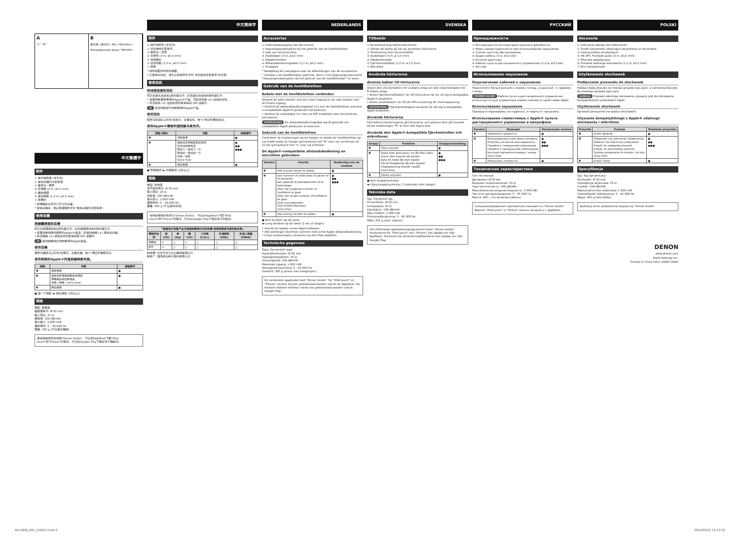A
"L" "R"
B
麥克風 / 麥克风 / Mic / Mikrofon / Микрофонный вход / Mikrofon
中文繁體字
附件
① 操作說明書 (本文件)
② 使用耳機的注意事項
③ 維修站一覽表
④ 音頻線 (3 m, ø3.5 mm)
⑤ 轉換插頭
⑥ 遙控線路 (1.3 m, ø3.5 mm)
⑦ 便攜包
* 選擇備過合您草穴尺寸的耳塞。
* 使用耳機前，務必閱讀隨附文件"使用耳機的注意事項"。
使用耳機
將線纜連接到耳機
將白色插頭連接到L側的插孔中，紅色插頭連接到R側的插孔中。
• 若要控制相容的蘋果的Apple®產品，將遙控線纜 (⑥) 連接到耳機。
• 將音頻線 (④) 連接到您的家用保體 HiFi 設備中。
注 遙控線纜用於控制兼容的Apple產品。
使用耳機
檢查耳機掛耳上的左/右標記，安裝耳機。有"L"標記的聲殻左耳。
使用相容於Apple®的遙控器與麥克風。
| 按鈕 | 功能 | 按鈕操作 |
| --- | --- | --- |
| ❶ | 提高音量 | ● |
| ❷ | 播放或暫停播放歌曲或視訊 接聽電話或結束通話 快轉 / 倒轉 / Voice Over | ● |
| ❸ | 降低音量 | ● |
● 按一下按鈕 ▬ 按住按鈕 (2秒以上)
規格
類型: 動態型
驅動器單元: Ø 50 mm
輸入阻抗: 25 Ω
靈敏度: 108 dB/mW
最大輸入: 1,800 mW
播放頻率: 5 – 45,000 Hz
重量: 365 g (不包括耳機線)
專用應用程式名稱為"Denon Audio"。可以從AppStore下載"iPod touch"和"iPhone"的版本。可以從Google Play下載安卓手機版本。
中文简体字
附件
① 操作说明书 (本文件)
② 耳机使用注意事项
③ 维修站一览表
④ 音频线 (3 m, ø3.5 mm)
⑤ 转换插头
⑥ 遥控线路 (1.3 m, ø3.5 mm)
⑦ 便携
* 请参阅图示的附件插图。
* 在使用耳机前，请先必阅读附件文件"耳机使用注意事项"的内容。
使用耳机
将线缆连接到耳机
将白色插头连接到L侧的插孔中，红色插头连接到R侧的插孔中。
• 若要控制兼容苹果的Apple®产品，将遥控线缆 (⑥) 连接到耳机。
• 将音频线 (④) 连接到您的家用保体 HiFi 设备中。
注 遥控线缆用于控制兼容的Apple产品。
使用耳机
检查耳机挂耳上的左/右标记，安装耳机。有"L"标记的聚能右耳。
使用Apple®兼容的遥控器与麦克风。
| 按钮 (图B) | 功能 | 按钮操作 |
| --- | --- | --- |
| ❶ | 调高音量 | ● |
| ❷ | 播放或暂停播放曲或视频 应答或结束电话 跳到下一首或下一节 跳到前一首或前一节 快进 / 快退 Voice Over | ● ●● ●●● |
| ❸ | 降低音量 | ● |
● 短按按钮 ▬ 长按按钮 (2秒以上)
规格
类型: 动态型
发声驱动单元: Ø 50 mm
输入阻抗: 25 Ω
灵敏度: 108 dB/mW
最大输入: 1,800 mW
播放频率: 5 – 45,000 Hz
重量: 365 g (不包括耳机线)
专用应用程序名称为"Denon Audio"。可以从AppStore下载"iPod touch"和"iPhone"的版本。可以从Google Play下载安卓手机版本。
| 「根据电子信息产品污染控制管理办法的有毒·有害物质或元素的标识表」 | | | | | | |
| --- | --- | --- | --- | --- | --- | --- |
| 零部件名称 | 铅 (Pb) | 汞 (Hg) | 镉 (Cd) | 六价铬 (Cr6+) | 多溴联苯 (PBB) | 多溴二苯醚 (PBDE) |
| 电路板 | × | ○ | × | ○ | ○ | ○ |
| 附件 | × | ○ | ○ | ○ | ○ | ○ |
制造商: 日本天龙马兰士集团有限公司
制造厂: 福清和远电子股份有限公司
NEDERLANDS
Accessories
① Gebruiksaanwijzing (dit document)
② Voorzorgsmaatregelen bij het gebruik van de hoofdtelefoon
③ Lijst van servicecentra
④ Audiokabel (3 m, ø3,5 mm)
⑤ Adapterstekker
⑥ Afstandsbedieningkabel (1,3 m, ø3,5 mm)
⑦ Draagtas
* Raadpleeg de voorpagina voor de afbeeldingen van de accessoires.
* Voordat u de hoofdtelefoon gebruikt, dient u het bijgevoegd document "Voorzorgsmaatregelen bij het gebruik van de hoofdtelefoon" te lezen.
Gebruik van de hoofdtelefoon
Kabels met de hoofdtelefoon verbinden
Verbind de witte stekker met de L-kant ingang en de rode stekker met de R-kant ingang.
• Verbind de afstandsbedieningkabel (⑥) met de hoofdtelefoon wanneer u compatibele Apple®-producten wil besturen.
• Verbind de audiokabel (④) met uw HiFi-installatie voor binnenshuis beluisteren.
OPMERKING De afstandsbedieningkabel wordt gebruikt om compatibele Apple-producten te besturen.
Gebruik van de hoofdtelefoon
Controleer de markeringen op de hanger en plaats de hoofdtelefoon op uw hoofd zodat de hanger gemarkeerd met "R" over uw rechteroor zit en die gemarkeerd met "L" over uw linkeroor.
De Apple®-compatibele afstandsbediening en microfoon gebruiken
| Toetsen | Functie | Bediening van de toetsen |
| --- | --- | --- |
| ❶ | Het volume harder te zetten | ● |
| ❷ | Een nummer of video weer te geven of te pauzeren Een gesprek te beantwoorden of te beëindigen Naar het volgende nummer of hoofdstuk te gaan Naar het vorige nummer of hoofdstuk te gaan Snel vooruitspoelen Snel achteruitspoelen Voice Over | ● ●● ●●● |
| ❸ | Het volume zachter te zetten | ● |
● Kort drukken op de toets
▬ Lang drukken op de toets (2 sec of langer)
• Vereist de laatste versie Apple-software.
• Alle werkingen stemmen overeen met echte Apple afstandsbediening.
• U kan audiovergave uitvoeren op alle iPod-modellen.
Technische gegevens
Type: Dynamisch type
Aandrijfeenheden: Ø 50 mm
Ingangsimpedantie: 25 Ω
Gevoeligheid: 108 dB/mW
Maximale ingang: 1.800 mW
Weergavefrequenties: 5 - 45.000 Hz
Gewicht: 365 g (snoer niet inbegrepen)
De verbonden applicatie heet "Denon Audio". De "iPod touch" en "iPhone" versies kunnen gedownload worden vanuit de AppStore. De Android mobiele telefoon versie kan gedownload worden vanuit Google Play.
SVENSKA
Tillbehör
① Bruksanvisning (detta dokument)
② Viktigt att tänka på när du använder hörlurarna
③ Förteckning över servicestället
④ Audiokabel (3 m, ø 3,5 mm)
⑤ Adapterkontakt
⑥ Fjärrkontrollkabel (1,3 m, ø 3,5 mm)
⑦ Bärväska
Använda hörlurarna
Ansluta kablar till hörlurarna
Anslut den vita kontakten till L-sidans uttag och den röda kontakten till R-sidans uttag.
• Anslut fjärrkontrollkabeln (⑥) till hörlurarna när du vill styra kompatibla Apple®-produkter.
• Anslut audiokabeln (④) till din HiFi-utrustning för hemmalyssning.
OBSERVERA Fjärrkontrollkabeln används för att styra kompatibla Apple-produkter.
Använda hörlurarna
Kontrollera markeringarna på hörlurarna, och placera dem på huvudet så att markeringen "R" är över det högra örat.
Använda den Apple®-kompatibla fjärrkontrollen och mikrofonen
| Knapp | Funktion | Knappanvändning |
| --- | --- | --- |
| ❶ | Höja volymen | ● |
| ❷ | Spela eller göra paus i en låt eller video Svara eller avsluta ett samtal Byta till nästa låt eller kapitel Gå till föregående låt eller kapitel Snabbspolning framåt / bakåt Voice Over | ● ●● ●●● |
| ❸ | Sänka volymen | ● |
● Kort knapptryckning
▬ Lång knapptryckning ( 2 sekunder eller längre)
Tekniska data
Typ: Dynamisk typ
Drivenheter: Ø 50 mm
Inimpedans: 25 Ω
Känslighet: 108 dB/mW
Max ineffekt: 1 800 mW
Frekvensåtergivning: 5 - 45 000 Hz
Mått: 365 g (exkl. kabeln)
Det tillhörande applikationsprogrammet heter "Denon Audio". Versionerna för "iPod touch" och "iPhone" kan laddas ner från AppStore. Versionen för Android-mobiltelefoner kan laddas ner från Google Play.
РУССКИЙ
Принадлежности
① Инструкция по эксплуатации (данного документа)
② Меры предосторожности при использовании наушников
③ Список пунктов обслуживания
④ Аудио кабель (3 м, ø3,5 мм)
⑤ Штекер адаптера
⑥ Кабель пульта дистанционного управления (1,3 м, ø3,5 мм)
⑦ Футляр
Использование наушников
Подключение кабелей к наушникам
Подключите белый разъем к левому гнезду, а красный - к правому гнезду.
ПРИМЕЧАНИЕ Кабель пульта дистанционного управления используется для управления совместимыми устройствами Apple.
Использование наушников
Проверьте маркировку на подвеске, и наденьте наушники.
Использование совместимых с Apple® пульта дистанционного управления и микрофона
| Кнопка | Функция | Назначение кнопки |
| --- | --- | --- |
| ❶ | Увеличить громкость | ● |
| ❷ | Воспроизводить или приостановить Ответить на вызов или завершить Перейти к следующей композиции Перейти к предыдущей композиции Быстрая перемотка вперед / назад Voice Over | ● ●● ●●● |
| ❸ | Уменьшить громкость | ● |
Технические характеристики
Тип: Активный
Динамики: Ø 50 мм
Входное сопротивление: 25 Ω
Чувствительность: 108 дБ/мВт
Максимальная входная мощность: 1 800 мВт
Частоты воспроизведения: 5 - 45 000 Гц
Масса: 365 г (не включая кабель)
Специализированное приложение называется "Denon Audio". Версии "iPod touch" и "iPhone" можно загрузить с AppStore.
POLSKI
Akcesoria
① Instrukcja obsługi (ten dokument)
② Środki ostrożności dotyczące korzystania ze słuchawek
③ Lista punktów serwisowych
④ 7N-OFC Przewód audio (3 m, ø3,5 mm)
⑤ Wtyczka adaptacyjna
⑥ Przewód zdalnego sterowania (1,3 m, ø3,5 mm)
⑦ Etui transportowe
Użytkowanie słuchawek
Podłączanie przewodu do słuchawek
Podłącz białą wtyczkę do lewego gniazda typu jack, a czerwoną wtyczkę do prawego gniazda typu jack.
UWAGA Przewód zdalnego sterowania używany jest do sterowania kompatybilnymi produktami Apple.
Użytkowanie słuchawek
Sprawdź oznaczenia na opasce słuchawek.
Używanie kompatybilnego z Apple® zdalnego sterowania i mikrofonu
| Przycisk | Funkcja | Działanie przycisku |
| --- | --- | --- |
| ❶ | Zrobić głośniej | ● |
| ❷ | Odtwarzać lub zatrzymać odtwarzanie Odebrać lub zakończyć połączenie Przejść do następnej piosenki Przejść do poprzedniej piosenki Szybkie przewijanie do przodu / do tyłu Voice Over | ● ●● ●●● |
| ❸ | Zrobić ciszej | ● |
Specyfikacja
Typ: Typ dynamiczny
Słuchawki: Ø 50 mm
Impedancja wejściowa: 25 Ω
Czułość: 108 dB/mW
Maksymalna moc wejściowa: 1 800 mW
Częstotliwość odtwarzania: 5 - 45 000 Hz
Waga: 365 g (bez kabla)
Aplikacja temu poświęcona nazywa się "Denon Audio".
DENON
www.denon.com
D&M Holdings Inc.
Printed in China 5411 10885 00AD
AH-D600_6th_12042S.indd 2 2012/05/22 15:13:32